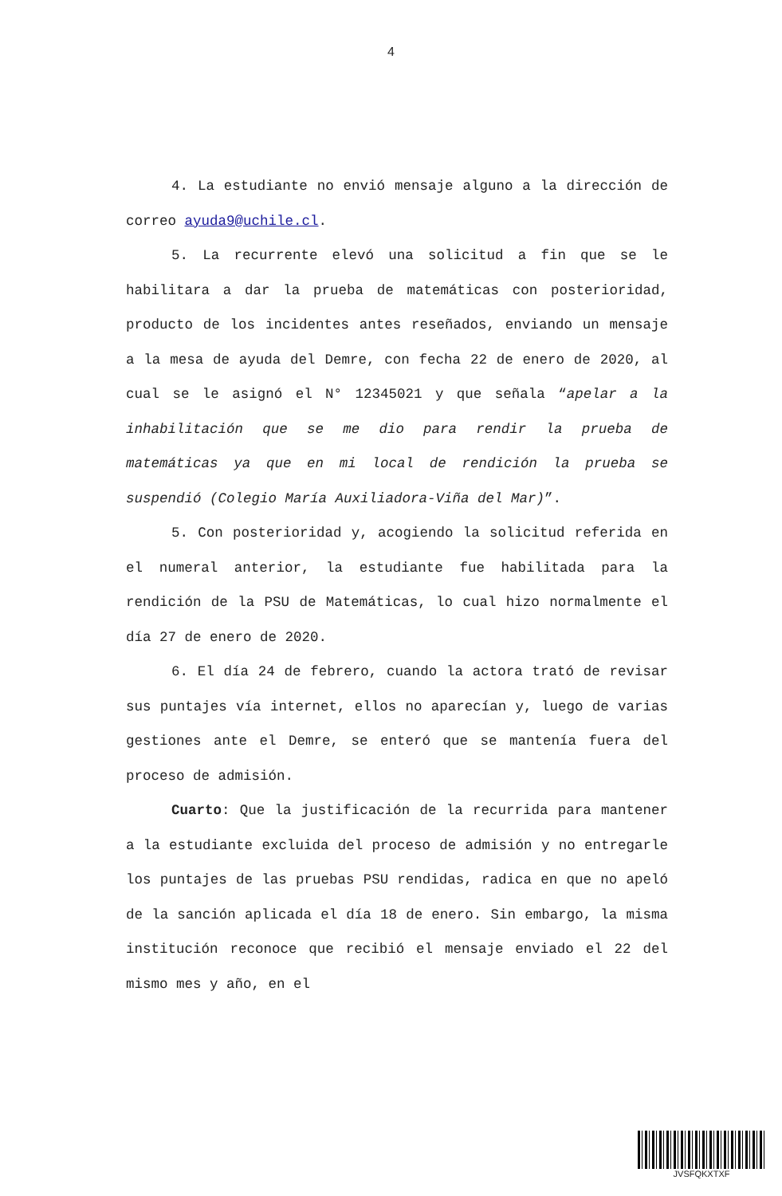4
4. La estudiante no envió mensaje alguno a la dirección de correo ayuda9@uchile.cl.
5. La recurrente elevó una solicitud a fin que se le habilitara a dar la prueba de matemáticas con posterioridad, producto de los incidentes antes reseñados, enviando un mensaje a la mesa de ayuda del Demre, con fecha 22 de enero de 2020, al cual se le asignó el N° 12345021 y que señala “apelar a la inhabilitación que se me dio para rendir la prueba de matemáticas ya que en mi local de rendición la prueba se suspendió (Colegio María Auxiliadora-Viña del Mar)”.
5. Con posterioridad y, acogiendo la solicitud referida en el numeral anterior, la estudiante fue habilitada para la rendición de la PSU de Matemáticas, lo cual hizo normalmente el día 27 de enero de 2020.
6. El día 24 de febrero, cuando la actora trató de revisar sus puntajes vía internet, ellos no aparecían y, luego de varias gestiones ante el Demre, se enteró que se mantenía fuera del proceso de admisión.
Cuarto: Que la justificación de la recurrida para mantener a la estudiante excluida del proceso de admisión y no entregarle los puntajes de las pruebas PSU rendidas, radica en que no apeló de la sanción aplicada el día 18 de enero. Sin embargo, la misma institución reconoce que recibió el mensaje enviado el 22 del mismo mes y año, en el
JVSFQKXTXF